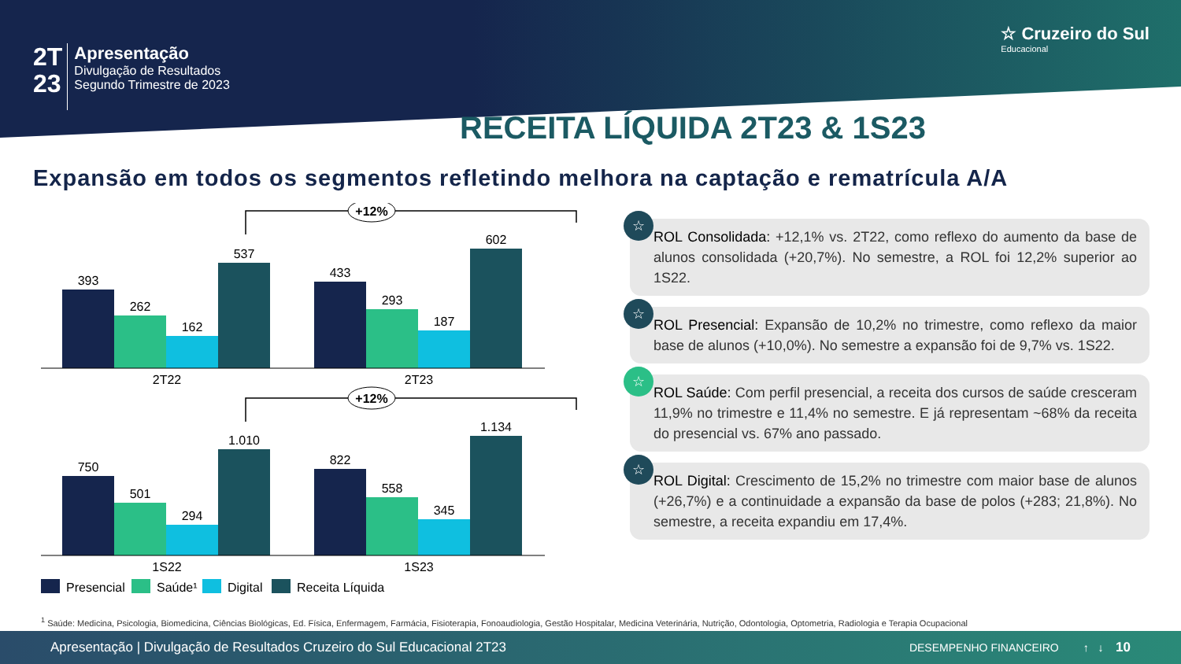2T
23
Apresentação
Divulgação de Resultados
Segundo Trimestre de 2023
☆ Cruzeiro do Sul
Educacional
RECEITA LÍQUIDA 2T23 & 1S23
Expansão em todos os segmentos refletindo melhora na captação e rematrícula A/A
+12%
393
262
162
537
433
293
187
602
2T22
2T23
+12%
750
501
294
1.010
822
558
345
1.134
1S22
1S23
Presencial
Saúde¹
Digital
Receita Líquida
☆
ROL Consolidada: +12,1% vs. 2T22, como reflexo do aumento da base de alunos consolidada (+20,7%). No semestre, a ROL foi 12,2% superior ao 1S22.
☆
ROL Presencial: Expansão de 10,2% no trimestre, como reflexo da maior base de alunos (+10,0%). No semestre a expansão foi de 9,7% vs. 1S22.
☆
ROL Saúde: Com perfil presencial, a receita dos cursos de saúde cresceram 11,9% no trimestre e 11,4% no semestre. E já representam ~68% da receita do presencial vs. 67% ano passado.
☆
ROL Digital: Crescimento de 15,2% no trimestre com maior base de alunos (+26,7%) e a continuidade a expansão da base de polos (+283; 21,8%). No semestre, a receita expandiu em 17,4%.
<sup>1</sup> Saúde: Medicina, Psicologia, Biomedicina, Ciências Biológicas, Ed. Física, Enfermagem, Farmácia, Fisioterapia, Fonoaudiologia, Gestão Hospitalar, Medicina Veterinária, Nutrição, Odontologia, Optometria, Radiologia e Terapia Ocupacional
Apresentação | Divulgação de Resultados Cruzeiro do Sul Educacional 2T23 DESEMPENHO FINANCEIRO ↑ ↓ 10